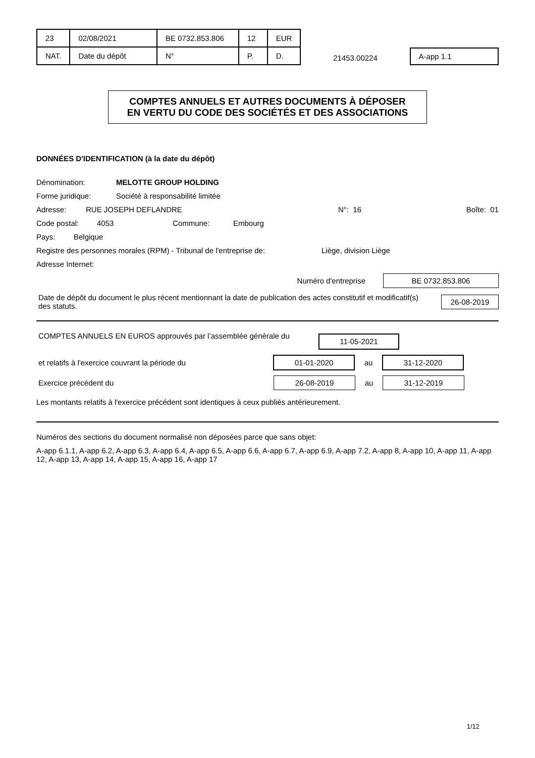| 23 | 02/08/2021 | BE 0732.853.806 | 12 | EUR |
| NAT. | Date du dépôt | N° | P. | D. |
21453.00224
A-app 1.1
COMPTES ANNUELS ET AUTRES DOCUMENTS À DÉPOSER
EN VERTU DU CODE DES SOCIÉTÉS ET DES ASSOCIATIONS
DONNÉES D'IDENTIFICATION (à la date du dépôt)
Dénomination: MELOTTE GROUP HOLDING
Forme juridique: Société à responsabilité limitée
Adresse: RUE JOSEPH DEFLANDRE N°: 16 Boîte: 01
Code postal: 4053 Commune: Embourg
Pays: Belgique
Registre des personnes morales (RPM) - Tribunal de l'entreprise de: Liège, division Liège
Adresse Internet:
Numéro d'entreprise
BE 0732.853.806
Date de dépôt du document le plus récent mentionnant la date de publication des actes constitutif et modificatif(s) des statuts.
26-08-2019
COMPTES ANNUELS EN EUROS approuvés par l’assemblée générale du
11-05-2021
et relatifs à l'exercice couvrant la période du
01-01-2020
au
31-12-2020
Exercice précédent du
26-08-2019
au
31-12-2019
Les montants relatifs à l'exercice précédent sont identiques à ceux publiés antérieurement.
Numéros des sections du document normalisé non déposées parce que sans objet:
A-app 6.1.1, A-app 6.2, A-app 6.3, A-app 6.4, A-app 6.5, A-app 6.6, A-app 6.7, A-app 6.9, A-app 7.2, A-app 8, A-app 10, A-app 11, A-app 12, A-app 13, A-app 14, A-app 15, A-app 16, A-app 17
1/12